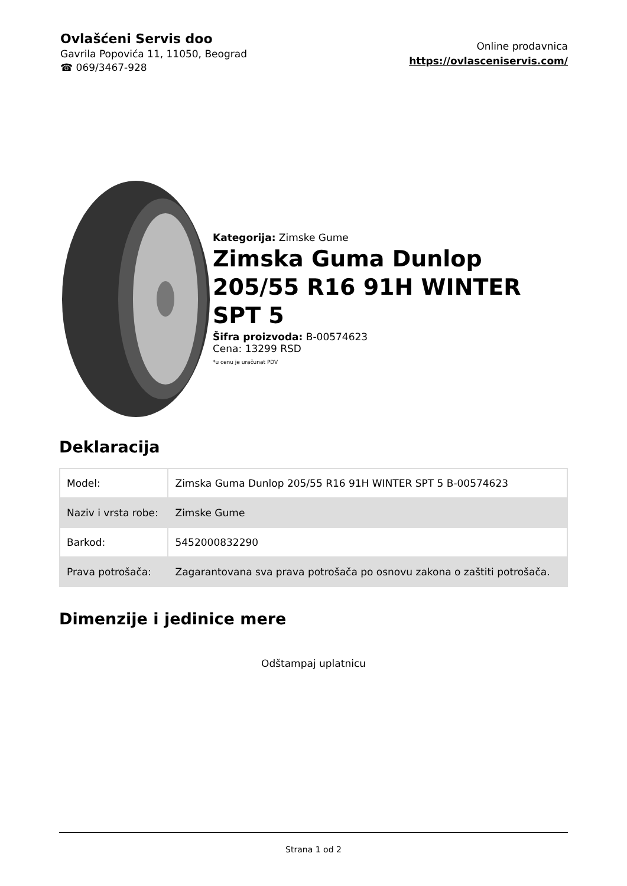Ovlašćeni Servis doo
Gavrila Popovića 11, 11050, Beograd
☎ 069/3467-928
Online prodavnica
https://ovlasceniservis.com/
Kategorija: Zimske Gume
Zimska Guma Dunlop 205/55 R16 91H WINTER SPT 5
Šifra proizvoda: B-00574623
Cena: 13299 RSD
*u cenu je uračunat PDV
Deklaracija
| Model: | Zimska Guma Dunlop 205/55 R16 91H WINTER SPT 5 B-00574623 |
| Naziv i vrsta robe: | Zimske Gume |
| Barkod: | 5452000832290 |
| Prava potrošača: | Zagarantovana sva prava potrošača po osnovu zakona o zaštiti potrošača. |
Dimenzije i jedinice mere
Odštampaj uplatnicu
Strana 1 od 2